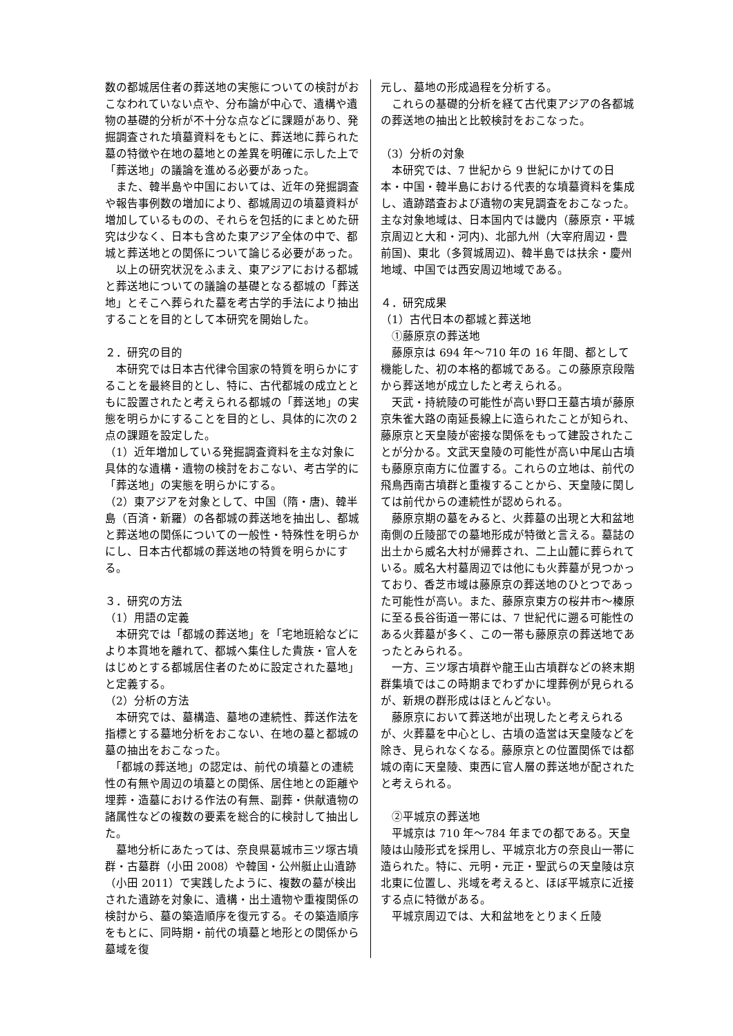数の都城居住者の葬送地の実態についての検討がおこなわれていない点や、分布論が中心で、遺構や遺物の基礎的分析が不十分な点などに課題があり、発掘調査された墳墓資料をもとに、葬送地に葬られた墓の特徴や在地の墓地との差異を明確に示した上で「葬送地」の議論を進める必要があった。
　また、韓半島や中国においては、近年の発掘調査や報告事例数の増加により、都城周辺の墳墓資料が増加しているものの、それらを包括的にまとめた研究は少なく、日本も含めた東アジア全体の中で、都城と葬送地との関係について論じる必要があった。
　以上の研究状況をふまえ、東アジアにおける都城と葬送地についての議論の基礎となる都城の「葬送地」とそこへ葬られた墓を考古学的手法により抽出することを目的として本研究を開始した。
２．研究の目的
　本研究では日本古代律令国家の特質を明らかにすることを最終目的とし、特に、古代都城の成立とともに設置されたと考えられる都城の「葬送地」の実態を明らかにすることを目的とし、具体的に次の２点の課題を設定した。
（1）近年増加している発掘調査資料を主な対象に具体的な遺構・遺物の検討をおこない、考古学的に「葬送地」の実態を明らかにする。
（2）東アジアを対象として、中国（隋・唐)、韓半島（百済・新羅）の各都城の葬送地を抽出し、都城と葬送地の関係についての一般性・特殊性を明らかにし、日本古代都城の葬送地の特質を明らかにする。
３．研究の方法
（1）用語の定義
　本研究では「都城の葬送地」を「宅地班給などにより本貫地を離れて、都城へ集住した貴族・官人をはじめとする都城居住者のために設定された墓地」と定義する。
（2）分析の方法
　本研究では、墓構造、墓地の連続性、葬送作法を指標とする墓地分析をおこない、在地の墓と都城の墓の抽出をおこなった。
　「都城の葬送地」の認定は、前代の墳墓との連続性の有無や周辺の墳墓との関係、居住地との距離や埋葬・造墓における作法の有無、副葬・供献遺物の諸属性などの複数の要素を総合的に検討して抽出した。
　墓地分析にあたっては、奈良県葛城市三ツ塚古墳群・古墓群（小田 2008）や韓国・公州艇止山遺跡（小田 2011）で実践したように、複数の墓が検出された遺跡を対象に、遺構・出土遺物や重複関係の検討から、墓の築造順序を復元する。その築造順序をもとに、同時期・前代の墳墓と地形との関係から墓域を復
元し、墓地の形成過程を分析する。
　これらの基礎的分析を経て古代東アジアの各都城の葬送地の抽出と比較検討をおこなった。
（3）分析の対象
　本研究では、7 世紀から 9 世紀にかけての日本・中国・韓半島における代表的な墳墓資料を集成し、遺跡踏査および遺物の実見調査をおこなった。主な対象地域は、日本国内では畿内（藤原京・平城京周辺と大和・河内)、北部九州（大宰府周辺・豊前国)、東北（多賀城周辺)、韓半島では扶余・慶州地域、中国では西安周辺地域である。
４．研究成果
（1）古代日本の都城と葬送地
　①藤原京の葬送地
　藤原京は 694 年～710 年の 16 年間、都として機能した、初の本格的都城である。この藤原京段階から葬送地が成立したと考えられる。
　天武・持統陵の可能性が高い野口王墓古墳が藤原京朱雀大路の南延長線上に造られたことが知られ、藤原京と天皇陵が密接な関係をもって建設されたことが分かる。文武天皇陵の可能性が高い中尾山古墳も藤原京南方に位置する。これらの立地は、前代の飛鳥西南古墳群と重複することから、天皇陵に関しては前代からの連続性が認められる。
　藤原京期の墓をみると、火葬墓の出現と大和盆地南側の丘陵部での墓地形成が特徴と言える。墓誌の出土から威名大村が帰葬され、二上山麓に葬られている。威名大村墓周辺では他にも火葬墓が見つかっており、香芝市域は藤原京の葬送地のひとつであった可能性が高い。また、藤原京東方の桜井市～榛原に至る長谷街道一帯には、7 世紀代に遡る可能性のある火葬墓が多く、この一帯も藤原京の葬送地であったとみられる。
　一方、三ツ塚古墳群や龍王山古墳群などの終末期群集墳ではこの時期までわずかに埋葬例が見られるが、新規の群形成はほとんどない。
　藤原京において葬送地が出現したと考えられるが、火葬墓を中心とし、古墳の造営は天皇陵などを除き、見られなくなる。藤原京との位置関係では都城の南に天皇陵、東西に官人層の葬送地が配されたと考えられる。
　②平城京の葬送地
　平城京は 710 年～784 年までの都である。天皇陵は山陵形式を採用し、平城京北方の奈良山一帯に造られた。特に、元明・元正・聖武らの天皇陵は京北東に位置し、兆域を考えると、ほぼ平城京に近接する点に特徴がある。
　平城京周辺では、大和盆地をとりまく丘陵